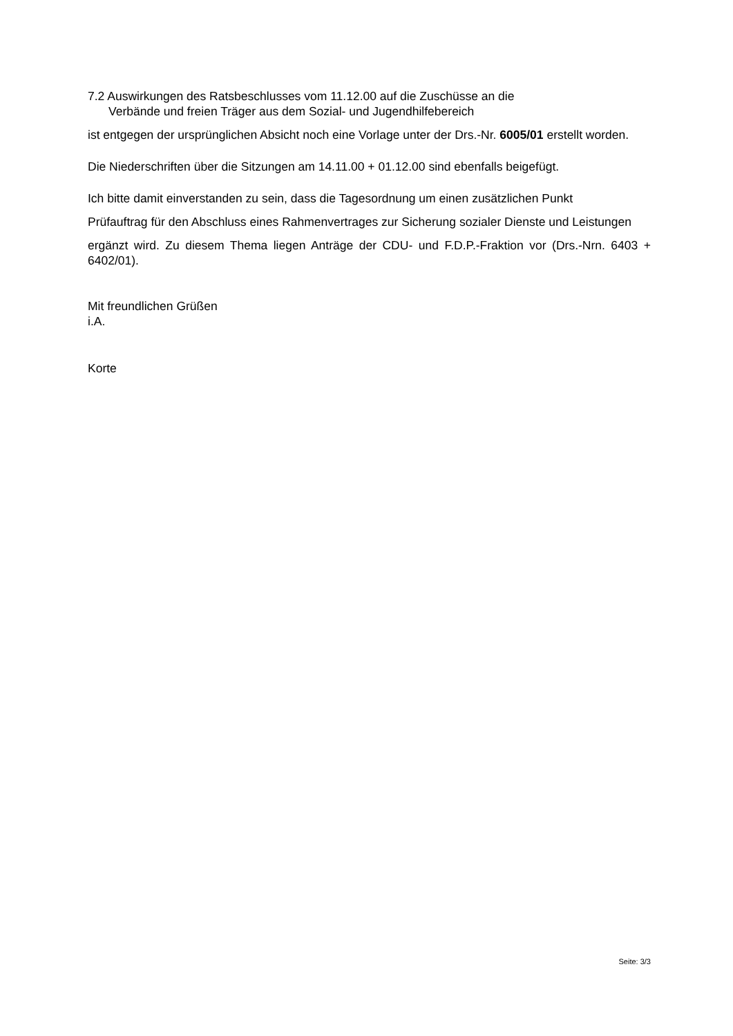7.2 Auswirkungen des Ratsbeschlusses vom 11.12.00 auf die Zuschüsse an die
Verbände und freien Träger aus dem Sozial- und Jugendhilfebereich
ist entgegen der ursprünglichen Absicht noch eine Vorlage unter der Drs.-Nr. 6005/01 erstellt worden.
Die Niederschriften über die Sitzungen am 14.11.00 + 01.12.00 sind ebenfalls beigefügt.
Ich bitte damit einverstanden zu sein, dass die Tagesordnung um einen zusätzlichen Punkt
Prüfauftrag für den Abschluss eines Rahmenvertrages zur Sicherung sozialer Dienste und Leistungen
ergänzt wird. Zu diesem Thema liegen Anträge der CDU- und F.D.P.-Fraktion vor (Drs.-Nrn. 6403 + 6402/01).
Mit freundlichen Grüßen
i.A.
Korte
Seite: 3/3